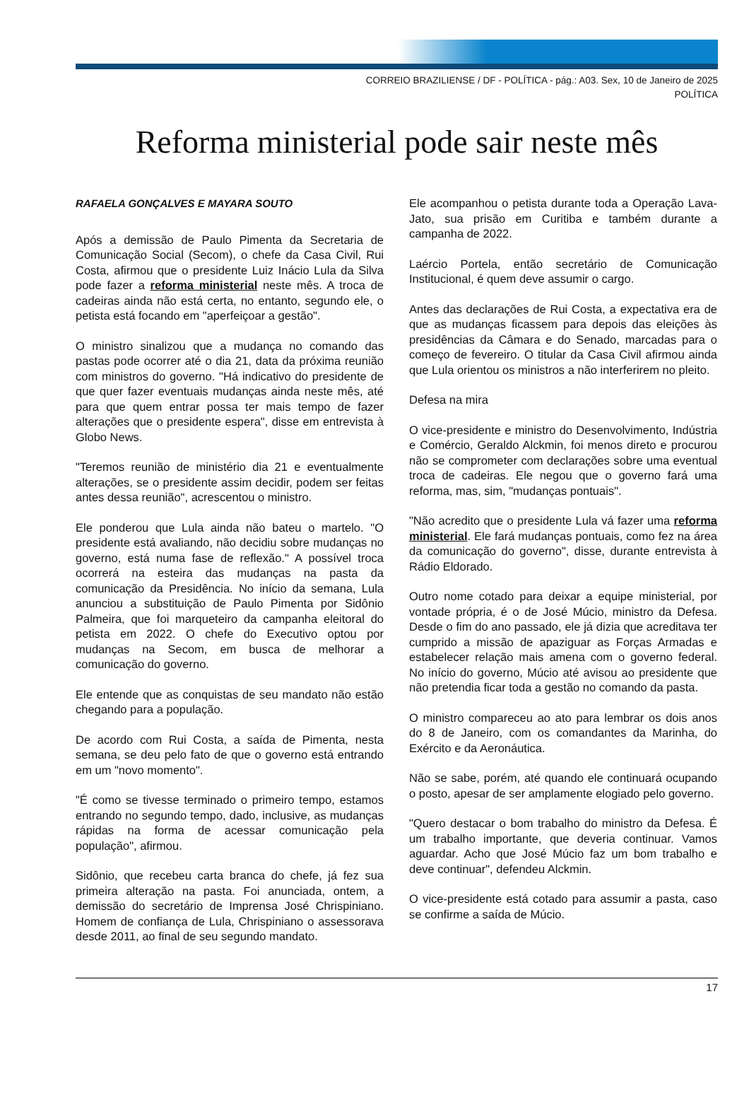CORREIO BRAZILIENSE / DF - POLÍTICA - pág.: A03. Sex, 10 de Janeiro de 2025
POLÍTICA
Reforma ministerial pode sair neste mês
RAFAELA GONÇALVES E MAYARA SOUTO
Após a demissão de Paulo Pimenta da Secretaria de Comunicação Social (Secom), o chefe da Casa Civil, Rui Costa, afirmou que o presidente Luiz Inácio Lula da Silva pode fazer a reforma ministerial neste mês. A troca de cadeiras ainda não está certa, no entanto, segundo ele, o petista está focando em "aperfeiçoar a gestão".
O ministro sinalizou que a mudança no comando das pastas pode ocorrer até o dia 21, data da próxima reunião com ministros do governo. "Há indicativo do presidente de que quer fazer eventuais mudanças ainda neste mês, até para que quem entrar possa ter mais tempo de fazer alterações que o presidente espera", disse em entrevista à Globo News.
"Teremos reunião de ministério dia 21 e eventualmente alterações, se o presidente assim decidir, podem ser feitas antes dessa reunião", acrescentou o ministro.
Ele ponderou que Lula ainda não bateu o martelo. "O presidente está avaliando, não decidiu sobre mudanças no governo, está numa fase de reflexão." A possível troca ocorrerá na esteira das mudanças na pasta da comunicação da Presidência. No início da semana, Lula anunciou a substituição de Paulo Pimenta por Sidônio Palmeira, que foi marqueteiro da campanha eleitoral do petista em 2022. O chefe do Executivo optou por mudanças na Secom, em busca de melhorar a comunicação do governo.
Ele entende que as conquistas de seu mandato não estão chegando para a população.
De acordo com Rui Costa, a saída de Pimenta, nesta semana, se deu pelo fato de que o governo está entrando em um "novo momento".
"É como se tivesse terminado o primeiro tempo, estamos entrando no segundo tempo, dado, inclusive, as mudanças rápidas na forma de acessar comunicação pela população", afirmou.
Sidônio, que recebeu carta branca do chefe, já fez sua primeira alteração na pasta. Foi anunciada, ontem, a demissão do secretário de Imprensa José Chrispiniano. Homem de confiança de Lula, Chrispiniano o assessorava desde 2011, ao final de seu segundo mandato.
Ele acompanhou o petista durante toda a Operação Lava-Jato, sua prisão em Curitiba e também durante a campanha de 2022.
Laércio Portela, então secretário de Comunicação Institucional, é quem deve assumir o cargo.
Antes das declarações de Rui Costa, a expectativa era de que as mudanças ficassem para depois das eleições às presidências da Câmara e do Senado, marcadas para o começo de fevereiro. O titular da Casa Civil afirmou ainda que Lula orientou os ministros a não interferirem no pleito.
Defesa na mira
O vice-presidente e ministro do Desenvolvimento, Indústria e Comércio, Geraldo Alckmin, foi menos direto e procurou não se comprometer com declarações sobre uma eventual troca de cadeiras. Ele negou que o governo fará uma reforma, mas, sim, "mudanças pontuais".
"Não acredito que o presidente Lula vá fazer uma reforma ministerial. Ele fará mudanças pontuais, como fez na área da comunicação do governo", disse, durante entrevista à Rádio Eldorado.
Outro nome cotado para deixar a equipe ministerial, por vontade própria, é o de José Múcio, ministro da Defesa. Desde o fim do ano passado, ele já dizia que acreditava ter cumprido a missão de apaziguar as Forças Armadas e estabelecer relação mais amena com o governo federal. No início do governo, Múcio até avisou ao presidente que não pretendia ficar toda a gestão no comando da pasta.
O ministro compareceu ao ato para lembrar os dois anos do 8 de Janeiro, com os comandantes da Marinha, do Exército e da Aeronáutica.
Não se sabe, porém, até quando ele continuará ocupando o posto, apesar de ser amplamente elogiado pelo governo.
"Quero destacar o bom trabalho do ministro da Defesa. É um trabalho importante, que deveria continuar. Vamos aguardar. Acho que José Múcio faz um bom trabalho e deve continuar", defendeu Alckmin.
O vice-presidente está cotado para assumir a pasta, caso se confirme a saída de Múcio.
17